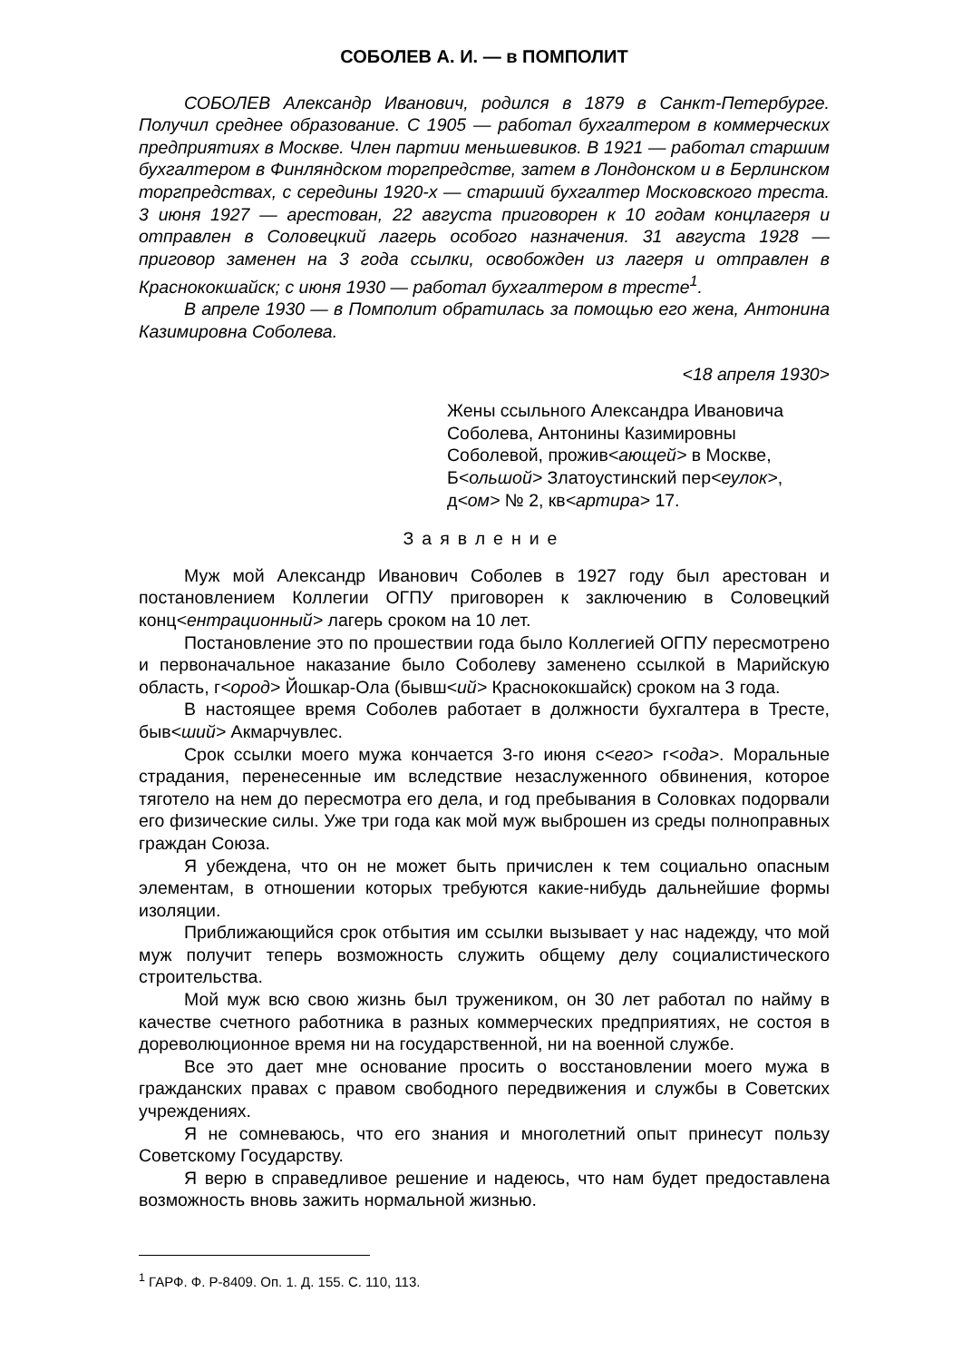СОБОЛЕВ А. И. — в ПОМПОЛИТ
СОБОЛЕВ Александр Иванович, родился в 1879 в Санкт-Петербурге. Получил среднее образование. С 1905 — работал бухгалтером в коммерческих предприятиях в Москве. Член партии меньшевиков. В 1921 — работал старшим бухгалтером в Финляндском торгпредстве, затем в Лондонском и в Берлинском торгпредствах, с середины 1920-х — старший бухгалтер Московского треста. 3 июня 1927 — арестован, 22 августа приговорен к 10 годам концлагеря и отправлен в Соловецкий лагерь особого назначения. 31 августа 1928 — приговор заменен на 3 года ссылки, освобожден из лагеря и отправлен в Краснококшайск; с июня 1930 — работал бухгалтером в тресте<sup>1</sup>.
В апреле 1930 — в Помполит обратилась за помощью его жена, Антонина Казимировна Соболева.
<18 апреля 1930>
Жены ссыльного Александра Ивановича Соболева, Антонины Казимировны Соболевой, прожив<ающей> в Москве, Б<ольшой> Златоустинский пер<еулок>, д<ом> № 2, кв<артира> 17.
Заявление
Муж мой Александр Иванович Соболев в 1927 году был арестован и постановлением Коллегии ОГПУ приговорен к заключению в Соловецкий конц<ентрационный> лагерь сроком на 10 лет.
Постановление это по прошествии года было Коллегией ОГПУ пересмотрено и первоначальное наказание было Соболеву заменено ссылкой в Марийскую область, г<ород> Йошкар-Ола (бывш<ий> Краснококшайск) сроком на 3 года.
В настоящее время Соболев работает в должности бухгалтера в Тресте, быв<ший> Акмарчувлес.
Срок ссылки моего мужа кончается 3-го июня с<его> г<ода>. Моральные страдания, перенесенные им вследствие незаслуженного обвинения, которое тяготело на нем до пересмотра его дела, и год пребывания в Соловках подорвали его физические силы. Уже три года как мой муж выброшен из среды полноправных граждан Союза.
Я убеждена, что он не может быть причислен к тем социально опасным элементам, в отношении которых требуются какие-нибудь дальнейшие формы изоляции.
Приближающийся срок отбытия им ссылки вызывает у нас надежду, что мой муж получит теперь возможность служить общему делу социалистического строительства.
Мой муж всю свою жизнь был тружеником, он 30 лет работал по найму в качестве счетного работника в разных коммерческих предприятиях, не состоя в дореволюционное время ни на государственной, ни на военной службе.
Все это дает мне основание просить о восстановлении моего мужа в гражданских правах с правом свободного передвижения и службы в Советских учреждениях.
Я не сомневаюсь, что его знания и многолетний опыт принесут пользу Советскому Государству.
Я верю в справедливое решение и надеюсь, что нам будет предоставлена возможность вновь зажить нормальной жизнью.
<sup>1</sup> ГАРФ. Ф. Р-8409. Оп. 1. Д. 155. С. 110, 113.